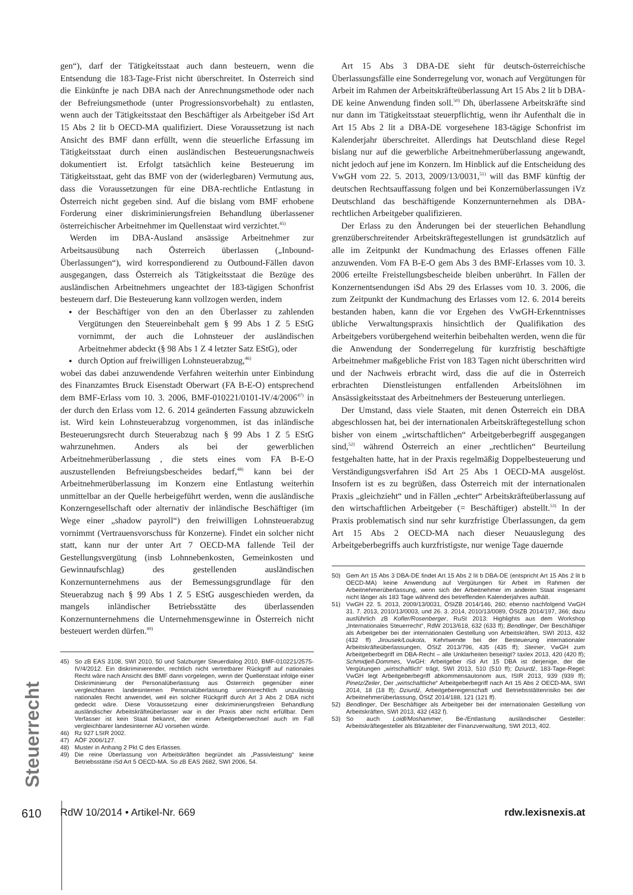gen“), darf der Tätigkeitsstaat auch dann besteuern, wenn die Entsendung die 183-Tage-Frist nicht überschreitet. In Österreich sind die Einkünfte je nach DBA nach der Anrechnungsmethode oder nach der Befreiungsmethode (unter Progressionsvorbehalt) zu entlasten, wenn auch der Tätigkeitsstaat den Beschäftiger als Arbeitgeber iSd Art 15 Abs 2 lit b OECD-MA qualifiziert. Diese Voraussetzung ist nach Ansicht des BMF dann erfüllt, wenn die steuerliche Erfassung im Tätigkeitsstaat durch einen ausländischen Besteuerungsnachweis dokumentiert ist. Erfolgt tatsächlich keine Besteuerung im Tätigkeitsstaat, geht das BMF von der (widerlegbaren) Vermutung aus, dass die Voraussetzungen für eine DBA-rechtliche Entlastung in Österreich nicht gegeben sind. Auf die bislang vom BMF erhobene Forderung einer diskriminierungsfreien Behandlung überlassener österreichischer Arbeitnehmer im Quellenstaat wird verzichtet.<sup>45)</sup>
Werden im DBA-Ausland ansässige Arbeitnehmer zur Arbeitsausübung nach Österreich überlassen („Inbound-Überlassungen“), wird korrespondierend zu Outbound-Fällen davon ausgegangen, dass Österreich als Tätigkeitsstaat die Bezüge des ausländischen Arbeitnehmers ungeachtet der 183-tägigen Schonfrist besteuern darf. Die Besteuerung kann vollzogen werden, indem
der Beschäftiger von den an den Überlasser zu zahlenden Vergütungen den Steuereinbehalt gem § 99 Abs 1 Z 5 EStG vornimmt, der auch die Lohnsteuer der ausländischen Arbeitnehmer abdeckt (§ 98 Abs 1 Z 4 letzter Satz EStG), oder
durch Option auf freiwilligen Lohnsteuerabzug,<sup>46)</sup>
wobei das dabei anzuwendende Verfahren weiterhin unter Einbindung des Finanzamtes Bruck Eisenstadt Oberwart (FA B-E-O) entsprechend dem BMF-Erlass vom 10. 3. 2006, BMF-010221/0101-IV/4/2006<sup>47)</sup> in der durch den Erlass vom 12. 6. 2014 geänderten Fassung abzuwickeln ist. Wird kein Lohnsteuerabzug vorgenommen, ist das inländische Besteuerungsrecht durch Steuerabzug nach § 99 Abs 1 Z 5 EStG wahrzunehmen. Anders als bei der gewerblichen Arbeitnehmerüberlassung , die stets eines vom FA B-E-O auszustellenden Befreiungsbescheides bedarf,<sup>48)</sup> kann bei der Arbeitnehmerüberlassung im Konzern eine Entlastung weiterhin unmittelbar an der Quelle herbeigeführt werden, wenn die ausländische Konzerngesellschaft oder alternativ der inländische Beschäftiger (im Wege einer „shadow payroll“) den freiwilligen Lohnsteuerabzug vornimmt (Vertrauensvorschuss für Konzerne). Findet ein solcher nicht statt, kann nur der unter Art 7 OECD-MA fallende Teil der Gestellungsvergütung (insb Lohnnebenkosten, Gemeinkosten und Gewinnaufschlag) des gestellenden ausländischen Konzernunternehmens aus der Bemessungsgrundlage für den Steuerabzug nach § 99 Abs 1 Z 5 EStG ausgeschieden werden, da mangels inländischer Betriebsstätte des überlassenden Konzernunternehmens die Unternehmensgewinne in Österreich nicht besteuert werden dürfen.<sup>49)</sup>
45) So zB EAS 3108, SWI 2010, 50 und Salzburger Steuerdialog 2010, BMF-010221/2575-IV/4/2012. Ein diskriminierender, rechtlich nicht vertretbarer Rückgriff auf nationales Recht wäre nach Ansicht des BMF dann vorgelegen, wenn der Quellenstaat infolge einer Diskriminierung der Personalüberlassung aus Österreich gegenüber einer vergleichbaren landesinternen Personalüberlassung unionsrechtlich unzulässig nationales Recht anwendet, weil ein solcher Rückgriff durch Art 3 Abs 2 DBA nicht gedeckt wäre. Diese Voraussetzung einer diskriminierungsfreien Behandlung ausländischer Arbeitskräfteüberlasser war in der Praxis aber nicht erfüllbar. Dem Verfasser ist kein Staat bekannt, der einen Arbeitgeberwechsel auch im Fall vergleichbarer landesinterner AÜ vorsehen würde.
46) Rz 927 LStR 2002.
47) AÖF 2006/127.
48) Muster in Anhang 2 Pkt C des Erlasses.
49) Die reine Überlassung von Arbeitskräften begründet als „Passivleistung“ keine Betriebsstätte iSd Art 5 OECD-MA. So zB EAS 2682, SWI 2006, 54.
Art 15 Abs 3 DBA-DE sieht für deutsch-österreichische Überlassungsfälle eine Sonderregelung vor, wonach auf Vergütungen für Arbeit im Rahmen der Arbeitskräfteüberlassung Art 15 Abs 2 lit b DBA-DE keine Anwendung finden soll.<sup>50)</sup> Dh, überlassene Arbeitskräfte sind nur dann im Tätigkeitsstaat steuerpflichtig, wenn ihr Aufenthalt die in Art 15 Abs 2 lit a DBA-DE vorgesehene 183-tägige Schonfrist im Kalenderjahr überschreitet. Allerdings hat Deutschland diese Regel bislang nur auf die gewerbliche Arbeitnehmerüberlassung angewandt, nicht jedoch auf jene im Konzern. Im Hinblick auf die Entscheidung des VwGH vom 22. 5. 2013, 2009/13/0031,<sup>51)</sup> will das BMF künftig der deutschen Rechtsauffassung folgen und bei Konzernüberlassungen iVz Deutschland das beschäftigende Konzernunternehmen als DBA-rechtlichen Arbeitgeber qualifizieren.
Der Erlass zu den Änderungen bei der steuerlichen Behandlung grenzüberschreitender Arbeitskräftegestellungen ist grundsätzlich auf alle im Zeitpunkt der Kundmachung des Erlasses offenen Fälle anzuwenden. Vom FA B-E-O gem Abs 3 des BMF-Erlasses vom 10. 3. 2006 erteilte Freistellungsbescheide bleiben unberührt. In Fällen der Konzernentsendungen iSd Abs 29 des Erlasses vom 10. 3. 2006, die zum Zeitpunkt der Kundmachung des Erlasses vom 12. 6. 2014 bereits bestanden haben, kann die vor Ergehen des VwGH-Erkenntnisses übliche Verwaltungspraxis hinsichtlich der Qualifikation des Arbeitgebers vorübergehend weiterhin beibehalten werden, wenn die für die Anwendung der Sonderregelung für kurzfristig beschäftigte Arbeitnehmer maßgebliche Frist von 183 Tagen nicht überschritten wird und der Nachweis erbracht wird, dass die auf die in Österreich erbrachten Dienstleistungen entfallenden Arbeitslöhnen im Ansässigkeitsstaat des Arbeitnehmers der Besteuerung unterliegen.
Der Umstand, dass viele Staaten, mit denen Österreich ein DBA abgeschlossen hat, bei der internationalen Arbeitskräftegestellung schon bisher von einem „wirtschaftlichen“ Arbeitgeberbegriff ausgegangen sind,<sup>52)</sup> während Österreich an einer „rechtlichen“ Beurteilung festgehalten hatte, hat in der Praxis regelmäßig Doppelbesteuerung und Verständigungsverfahren iSd Art 25 Abs 1 OECD-MA ausgelöst. Insofern ist es zu begrüßen, dass Österreich mit der internationalen Praxis „gleichzieht“ und in Fällen „echter“ Arbeitskräfteüberlassung auf den wirtschaftlichen Arbeitgeber (= Beschäftiger) abstellt.<sup>53)</sup> In der Praxis problematisch sind nur sehr kurzfristige Überlassungen, da gem Art 15 Abs 2 OECD-MA nach dieser Neuauslegung des Arbeitgeberbegriffs auch kurzfristigste, nur wenige Tage dauernde
50) Gem Art 15 Abs 3 DBA-DE findet Art 15 Abs 2 lit b DBA-DE (entspricht Art 15 Abs 2 lit b OECD-MA) keine Anwendung auf Vergütungen für Arbeit im Rahmen der Arbeitnehmerüberlassung, wenn sich der Arbeitnehmer im anderen Staat insgesamt nicht länger als 183 Tage während des betreffenden Kalenderjahres aufhält.
51) VwGH 22. 5. 2013, 2009/13/0031, ÖStZB 2014/146, 260; ebenso nachfolgend VwGH 31. 7. 2013, 2010/13/0003, und 26. 3. 2014, 2010/13/0089, ÖStZB 2014/197, 366; dazu ausführlich zB Kofler/Rosenberger, RuSt 2013: Highlights aus dem Workshop „Internationales Steuerrecht“, RdW 2013/618, 632 (633 ff); Bendlinger, Der Beschäftiger als Arbeitgeber bei der internationalen Gestellung von Arbeitskräften, SWI 2013, 432 (432 ff) Jirousek/Loukota, Kehrtwende bei der Besteuerung internationaler Arbeitskräfteüberlassungen, ÖStZ 2013/796, 435 (435 ff); Steiner, VwGH zum Arbeitgeberbegriff im DBA-Recht – alle Unklarheiten beseitigt? taxlex 2013, 420 (420 ff); Schmidjell-Dommes, VwGH: Arbeitgeber iSd Art 15 DBA ist derjenige, der die Vergütungen „wirtschaftlich“ trägt, SWI 2013, 510 (510 ff); Dziurdź, 183-Tage-Regel: VwGH legt Arbeitgeberbegriff abkommensautonom aus, IStR 2013, 939 (939 ff); Pinetz/Zeiler, Der „wirtschaftliche“ Arbeitgeberbegriff nach Art 15 Abs 2 OECD-MA, SWI 2014, 18 (18 ff); Dziurdź, Arbeitgebereigenschaft und Betriebsstättenrisiko bei der Arbeitnehmerüberlassung, ÖStZ 2014/188, 121 (121 ff).
52) Bendlinger, Der Beschäftiger als Arbeitgeber bei der internationalen Gestellung von Arbeitskräften, SWI 2013, 432 (432 f).
53) So auch Loidl/Moshammer, Be-/Entlastung ausländischer Gesteller: Arbeitskräftegesteller als Blitzableiter der Finanzverwaltung, SWI 2013, 402.
Steuerrecht
610 RdW 10/2014 • Artikel-Nr. 669 rdw.lexisnexis.at